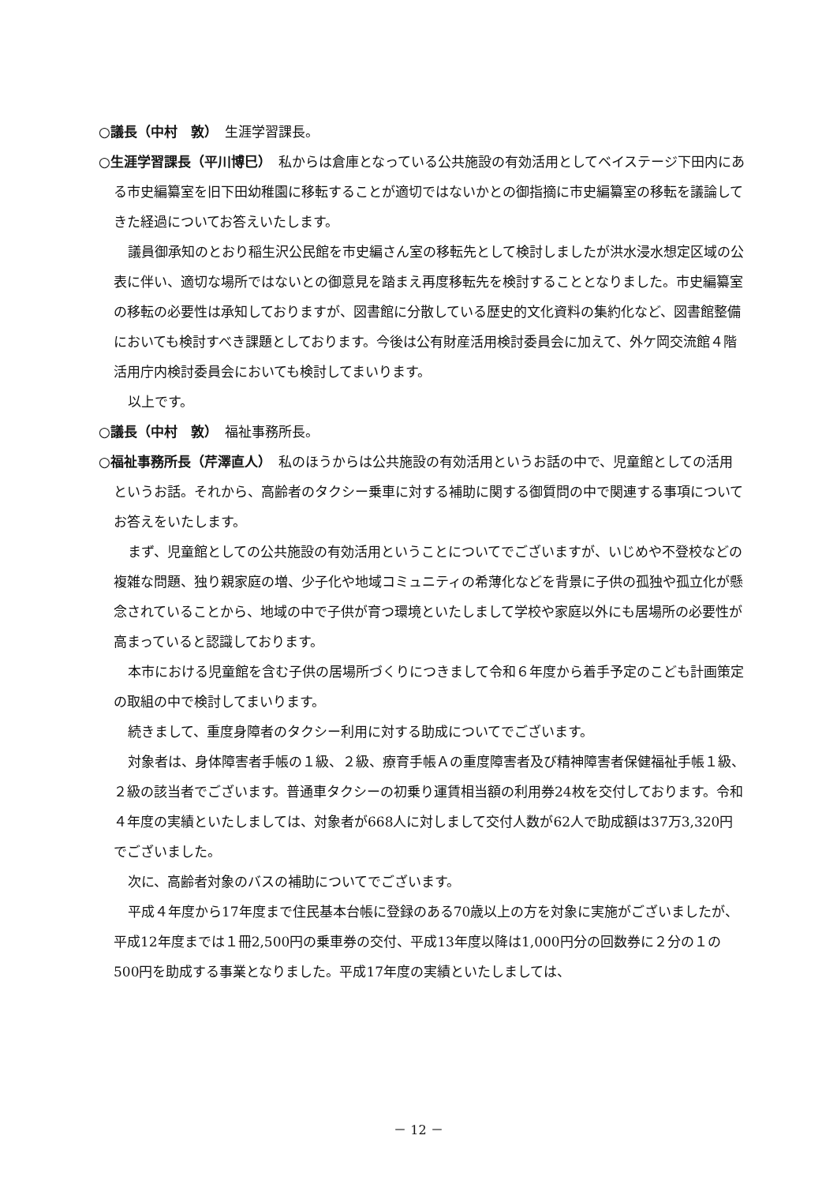○議長（中村　敦）　生涯学習課長。
○生涯学習課長（平川博巳）　私からは倉庫となっている公共施設の有効活用としてベイステージ下田内にある市史編纂室を旧下田幼稚園に移転することが適切ではないかとの御指摘に市史編纂室の移転を議論してきた経過についてお答えいたします。
議員御承知のとおり稲生沢公民館を市史編さん室の移転先として検討しましたが洪水浸水想定区域の公表に伴い、適切な場所ではないとの御意見を踏まえ再度移転先を検討することとなりました。市史編纂室の移転の必要性は承知しておりますが、図書館に分散している歴史的文化資料の集約化など、図書館整備においても検討すべき課題としております。今後は公有財産活用検討委員会に加えて、外ケ岡交流館４階活用庁内検討委員会においても検討してまいります。
以上です。
○議長（中村　敦）　福祉事務所長。
○福祉事務所長（芹澤直人）　私のほうからは公共施設の有効活用というお話の中で、児童館としての活用というお話。それから、高齢者のタクシー乗車に対する補助に関する御質問の中で関連する事項についてお答えをいたします。
まず、児童館としての公共施設の有効活用ということについてでございますが、いじめや不登校などの複雑な問題、独り親家庭の増、少子化や地域コミュニティの希薄化などを背景に子供の孤独や孤立化が懸念されていることから、地域の中で子供が育つ環境といたしまして学校や家庭以外にも居場所の必要性が高まっていると認識しております。
本市における児童館を含む子供の居場所づくりにつきまして令和６年度から着手予定のこども計画策定の取組の中で検討してまいります。
続きまして、重度身障者のタクシー利用に対する助成についてでございます。
対象者は、身体障害者手帳の１級、２級、療育手帳Ａの重度障害者及び精神障害者保健福祉手帳１級、２級の該当者でございます。普通車タクシーの初乗り運賃相当額の利用券24枚を交付しております。令和４年度の実績といたしましては、対象者が668人に対しまして交付人数が62人で助成額は37万3,320円でございました。
次に、高齢者対象のバスの補助についてでございます。
平成４年度から17年度まで住民基本台帳に登録のある70歳以上の方を対象に実施がございましたが、平成12年度までは１冊2,500円の乗車券の交付、平成13年度以降は1,000円分の回数券に２分の１の500円を助成する事業となりました。平成17年度の実績といたしましては、
－ 12 －